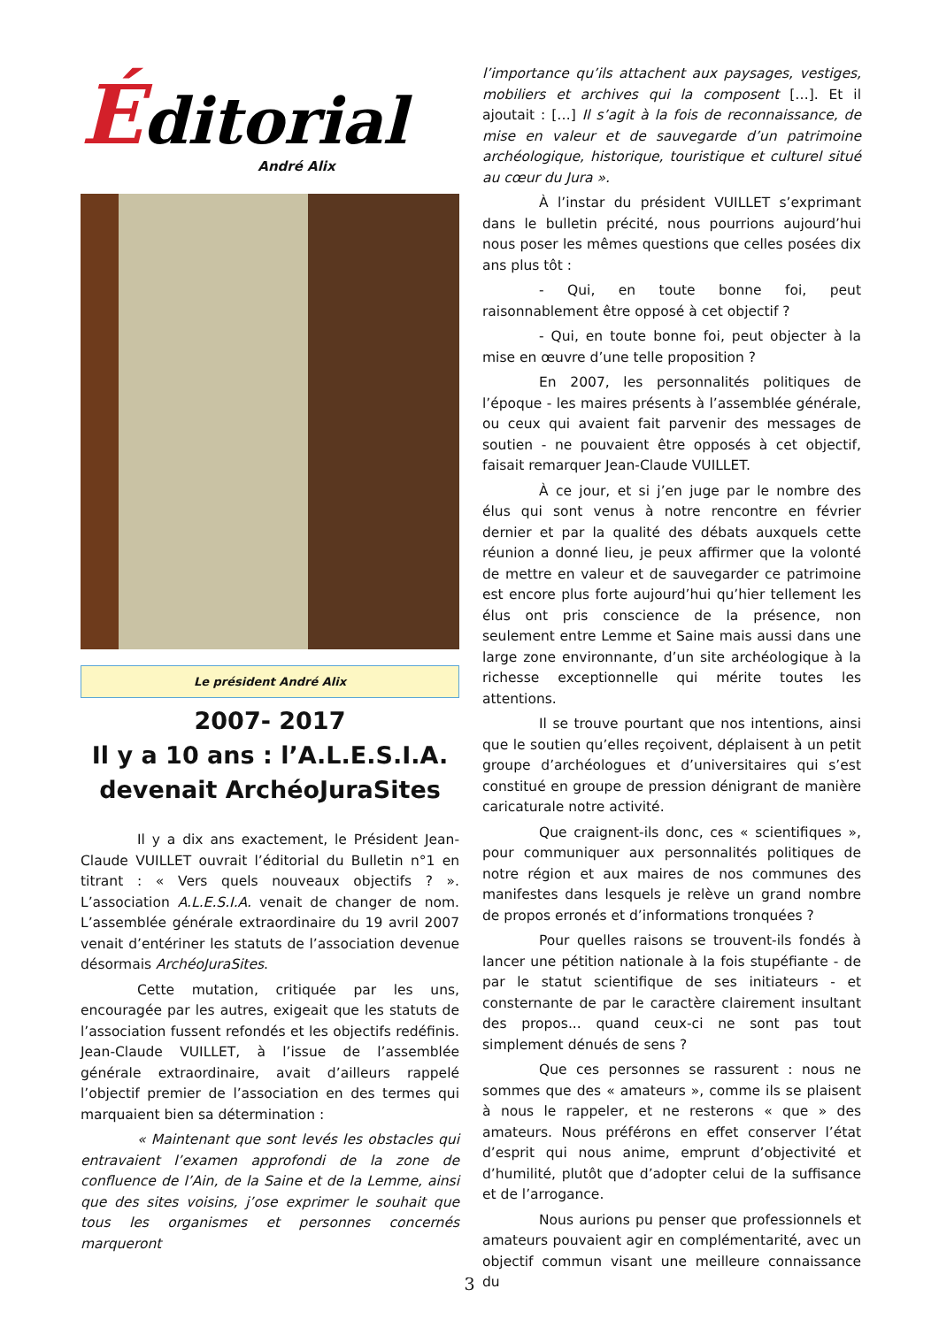Éditorial
André Alix
Le président André Alix
2007- 2017
Il y a 10 ans : l’A.L.E.S.I.A.
devenait ArchéoJuraSites
Il y a dix ans exactement, le Président Jean-Claude VUILLET ouvrait l’éditorial du Bulletin n°1 en titrant : « Vers quels nouveaux objectifs ? ». L’association A.L.E.S.I.A. venait de changer de nom. L’assemblée générale extraordinaire du 19 avril 2007 venait d’entériner les statuts de l’association devenue désormais ArchéoJuraSites.
Cette mutation, critiquée par les uns, encouragée par les autres, exigeait que les statuts de l’association fussent refondés et les objectifs redéfinis. Jean-Claude VUILLET, à l’issue de l’assemblée générale extraordinaire, avait d’ailleurs rappelé l’objectif premier de l’association en des termes qui marquaient bien sa détermination :
« Maintenant que sont levés les obstacles qui entravaient l’examen approfondi de la zone de confluence de l’Ain, de la Saine et de la Lemme, ainsi que des sites voisins, j’ose exprimer le souhait que tous les organismes et personnes concernés marqueront
l’importance qu’ils attachent aux paysages, vestiges, mobiliers et archives qui la composent […]. Et il ajoutait : […] Il s’agit à la fois de reconnaissance, de mise en valeur et de sauvegarde d’un patrimoine archéologique, historique, touristique et culturel situé au cœur du Jura ».
À l’instar du président VUILLET s’exprimant dans le bulletin précité, nous pourrions aujourd’hui nous poser les mêmes questions que celles posées dix ans plus tôt :
- Qui, en toute bonne foi, peut raisonnablement être opposé à cet objectif ?
- Qui, en toute bonne foi, peut objecter à la mise en œuvre d’une telle proposition ?
En 2007, les personnalités politiques de l’époque - les maires présents à l’assemblée générale, ou ceux qui avaient fait parvenir des messages de soutien - ne pouvaient être opposés à cet objectif, faisait remarquer Jean-Claude VUILLET.
À ce jour, et si j’en juge par le nombre des élus qui sont venus à notre rencontre en février dernier et par la qualité des débats auxquels cette réunion a donné lieu, je peux affirmer que la volonté de mettre en valeur et de sauvegarder ce patrimoine est encore plus forte aujourd’hui qu’hier tellement les élus ont pris conscience de la présence, non seulement entre Lemme et Saine mais aussi dans une large zone environnante, d’un site archéologique à la richesse exceptionnelle qui mérite toutes les attentions.
Il se trouve pourtant que nos intentions, ainsi que le soutien qu’elles reçoivent, déplaisent à un petit groupe d’archéologues et d’universitaires qui s’est constitué en groupe de pression dénigrant de manière caricaturale notre activité.
Que craignent-ils donc, ces « scientifiques », pour communiquer aux personnalités politiques de notre région et aux maires de nos communes des manifestes dans lesquels je relève un grand nombre de propos erronés et d’informations tronquées ?
Pour quelles raisons se trouvent-ils fondés à lancer une pétition nationale à la fois stupéfiante - de par le statut scientifique de ses initiateurs - et consternante de par le caractère clairement insultant des propos... quand ceux-ci ne sont pas tout simplement dénués de sens ?
Que ces personnes se rassurent : nous ne sommes que des « amateurs », comme ils se plaisent à nous le rappeler, et ne resterons « que » des amateurs. Nous préférons en effet conserver l’état d’esprit qui nous anime, emprunt d’objectivité et d’humilité, plutôt que d’adopter celui de la suffisance et de l’arrogance.
Nous aurions pu penser que professionnels et amateurs pouvaient agir en complémentarité, avec un objectif commun visant une meilleure connaissance du
3